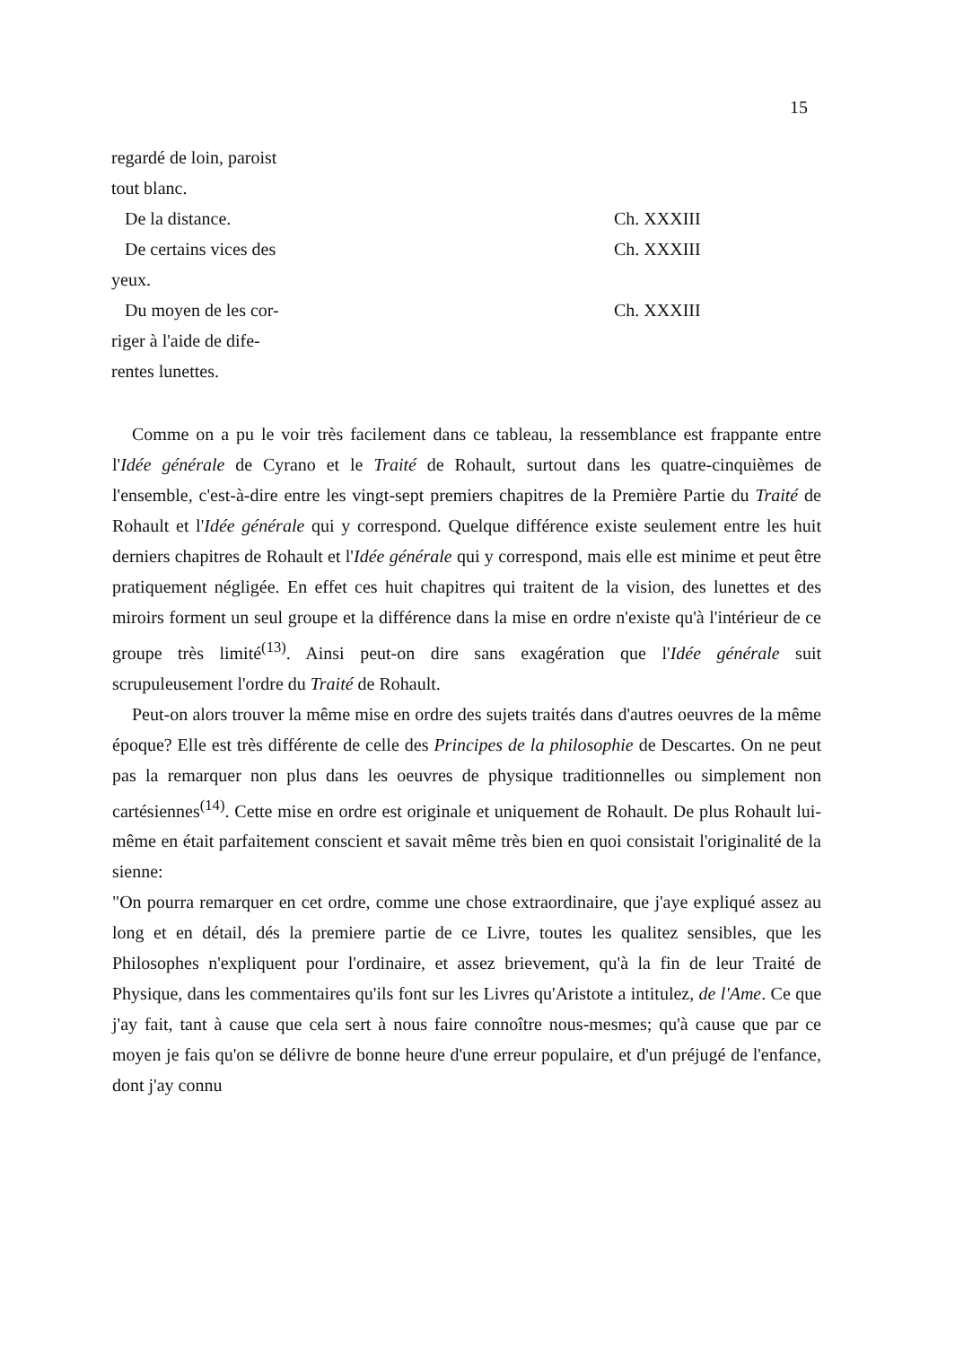15
| regardé de loin, paroist tout blanc. | |
| De la distance. | Ch. XXXIII |
| De certains vices des yeux. | Ch. XXXIII |
| Du moyen de les cor- riger à l'aide de dife- rentes lunettes. | Ch. XXXIII |
Comme on a pu le voir très facilement dans ce tableau, la ressemblance est frappante entre l'Idée générale de Cyrano et le Traité de Rohault, surtout dans les quatre-cinquièmes de l'ensemble, c'est-à-dire entre les vingt-sept premiers chapitres de la Première Partie du Traité de Rohault et l'Idée générale qui y correspond. Quelque différence existe seulement entre les huit derniers chapitres de Rohault et l'Idée générale qui y correspond, mais elle est minime et peut être pratiquement négligée. En effet ces huit chapitres qui traitent de la vision, des lunettes et des miroirs forment un seul groupe et la différence dans la mise en ordre n'existe qu'à l'intérieur de ce groupe très limité<sup>(13)</sup>. Ainsi peut-on dire sans exagération que l'Idée générale suit scrupuleusement l'ordre du Traité de Rohault.
Peut-on alors trouver la même mise en ordre des sujets traités dans d'autres oeuvres de la même époque? Elle est très différente de celle des Principes de la philosophie de Descartes. On ne peut pas la remarquer non plus dans les oeuvres de physique traditionnelles ou simplement non cartésiennes<sup>(14)</sup>. Cette mise en ordre est originale et uniquement de Rohault. De plus Rohault lui-même en était parfaitement conscient et savait même très bien en quoi consistait l'originalité de la sienne:
"On pourra remarquer en cet ordre, comme une chose extraordinaire, que j'aye expliqué assez au long et en détail, dés la premiere partie de ce Livre, toutes les qualitez sensibles, que les Philosophes n'expliquent pour l'ordinaire, et assez brievement, qu'à la fin de leur Traité de Physique, dans les commentaires qu'ils font sur les Livres qu'Aristote a intitulez, de l'Ame. Ce que j'ay fait, tant à cause que cela sert à nous faire connoître nous-mesmes; qu'à cause que par ce moyen je fais qu'on se délivre de bonne heure d'une erreur populaire, et d'un préjugé de l'enfance, dont j'ay connu